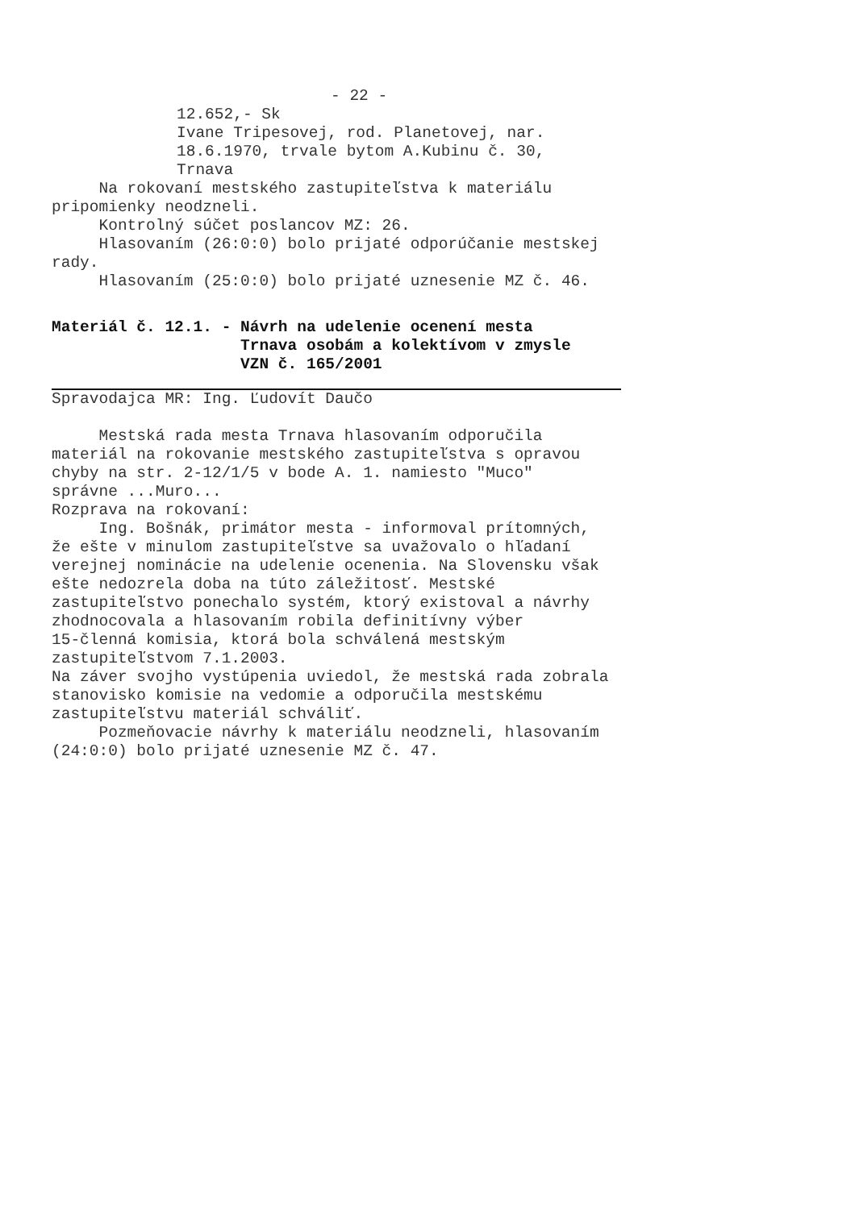- 22 -
12.652,- Sk
Ivane Tripesovej, rod. Planetovej, nar.
18.6.1970, trvale bytom A.Kubinu č. 30,
Trnava
Na rokovaní mestského zastupiteľstva k materiálu pripomienky neodzneli.
Kontrolný súčet poslancov MZ: 26.
Hlasovaním (26:0:0) bolo prijaté odporúčanie mestskej rady.
Hlasovaním (25:0:0) bolo prijaté uznesenie MZ č. 46.
Materiál č. 12.1. - Návrh na udelenie ocenení mesta Trnava osobám a kolektívom v zmysle VZN č. 165/2001
Spravodajca MR: Ing. Ľudovít Daučo
Mestská rada mesta Trnava hlasovaním odporučila materiál na rokovanie mestského zastupiteľstva s opravou chyby na str. 2-12/1/5 v bode A. 1. namiesto "Muco" správne ...Muro... Rozprava na rokovaní: Ing. Bošnák, primátor mesta - informoval prítomných, že ešte v minulom zastupiteľstve sa uvažovalo o hľadaní verejnej nominácie na udelenie ocenenia. Na Slovensku však ešte nedozrela doba na túto záležitosť. Mestské zastupiteľstvo ponechalo systém, ktorý existoval a návrhy zhodnocovala a hlasovaním robila definitívny výber 15-členná komisia, ktorá bola schválená mestským zastupiteľstvom 7.1.2003. Na záver svojho vystúpenia uviedol, že mestská rada zobrala stanovisko komisie na vedomie a odporučila mestskému zastupiteľstvu materiál schváliť. Pozmeňovacie návrhy k materiálu neodzneli, hlasovaním (24:0:0) bolo prijaté uznesenie MZ č. 47.